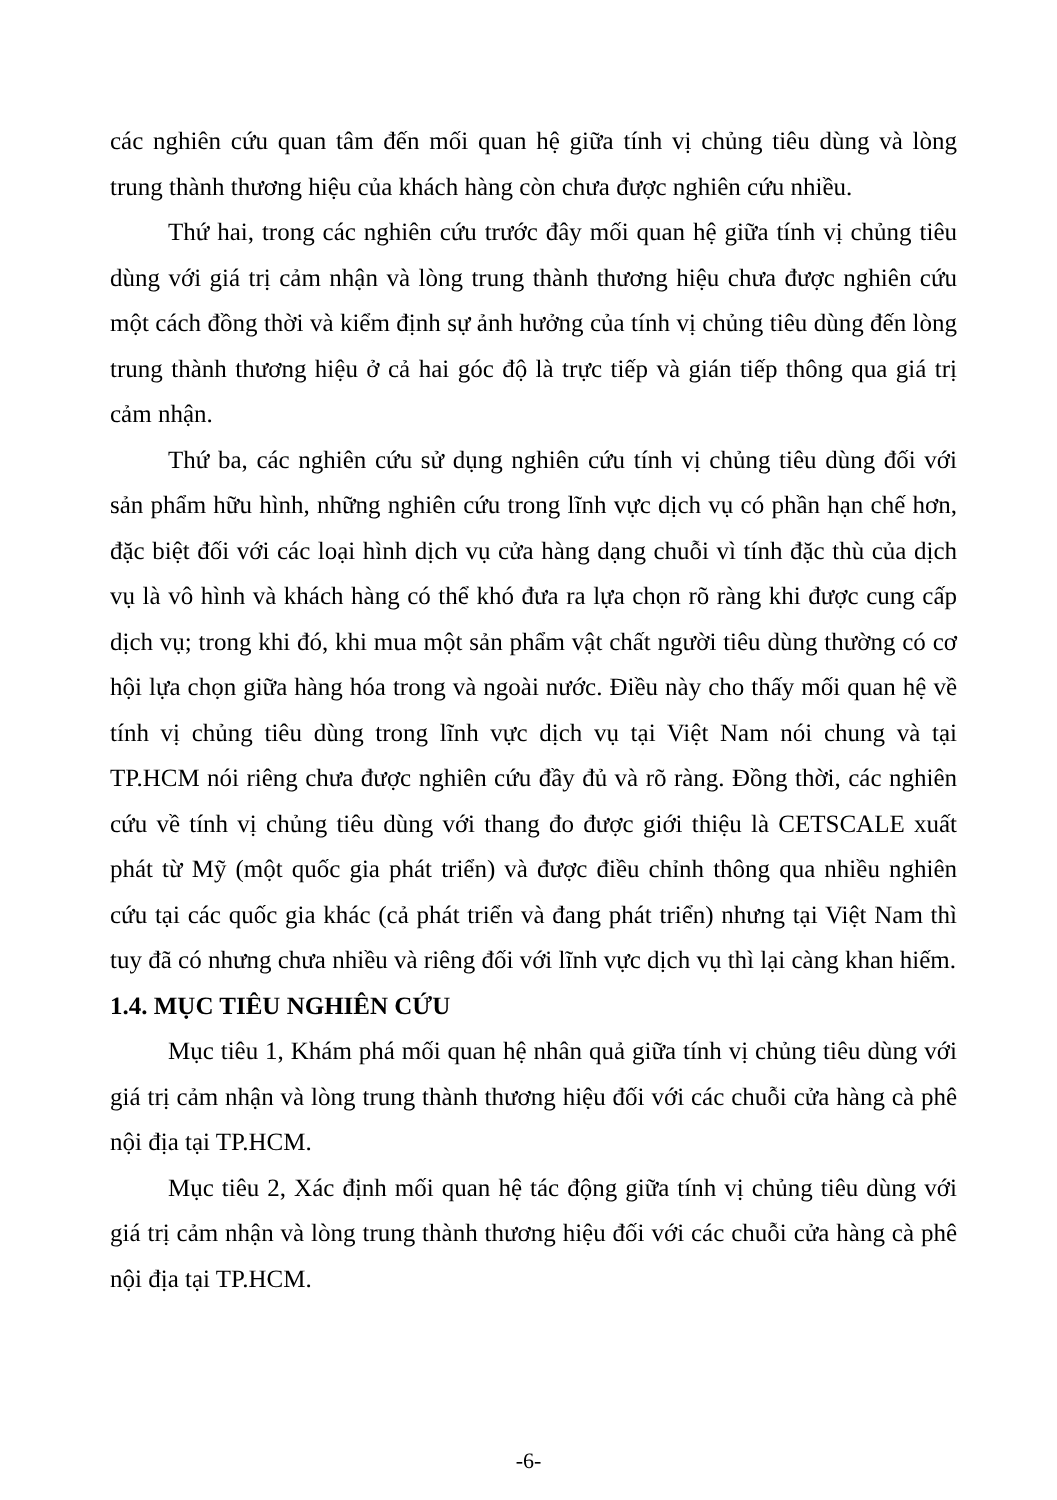các nghiên cứu quan tâm đến mối quan hệ giữa tính vị chủng tiêu dùng và lòng trung thành thương hiệu của khách hàng còn chưa được nghiên cứu nhiều.
Thứ hai, trong các nghiên cứu trước đây mối quan hệ giữa tính vị chủng tiêu dùng với giá trị cảm nhận và lòng trung thành thương hiệu chưa được nghiên cứu một cách đồng thời và kiểm định sự ảnh hưởng của tính vị chủng tiêu dùng đến lòng trung thành thương hiệu ở cả hai góc độ là trực tiếp và gián tiếp thông qua giá trị cảm nhận.
Thứ ba, các nghiên cứu sử dụng nghiên cứu tính vị chủng tiêu dùng đối với sản phẩm hữu hình, những nghiên cứu trong lĩnh vực dịch vụ có phần hạn chế hơn, đặc biệt đối với các loại hình dịch vụ cửa hàng dạng chuỗi vì tính đặc thù của dịch vụ là vô hình và khách hàng có thể khó đưa ra lựa chọn rõ ràng khi được cung cấp dịch vụ; trong khi đó, khi mua một sản phẩm vật chất người tiêu dùng thường có cơ hội lựa chọn giữa hàng hóa trong và ngoài nước. Điều này cho thấy mối quan hệ về tính vị chủng tiêu dùng trong lĩnh vực dịch vụ tại Việt Nam nói chung và tại TP.HCM nói riêng chưa được nghiên cứu đầy đủ và rõ ràng. Đồng thời, các nghiên cứu về tính vị chủng tiêu dùng với thang đo được giới thiệu là CETSCALE xuất phát từ Mỹ (một quốc gia phát triển) và được điều chỉnh thông qua nhiều nghiên cứu tại các quốc gia khác (cả phát triển và đang phát triển) nhưng tại Việt Nam thì tuy đã có nhưng chưa nhiều và riêng đối với lĩnh vực dịch vụ thì lại càng khan hiếm.
1.4. MỤC TIÊU NGHIÊN CỨU
Mục tiêu 1, Khám phá mối quan hệ nhân quả giữa tính vị chủng tiêu dùng với giá trị cảm nhận và lòng trung thành thương hiệu đối với các chuỗi cửa hàng cà phê nội địa tại TP.HCM.
Mục tiêu 2, Xác định mối quan hệ tác động giữa tính vị chủng tiêu dùng với giá trị cảm nhận và lòng trung thành thương hiệu đối với các chuỗi cửa hàng cà phê nội địa tại TP.HCM.
-6-